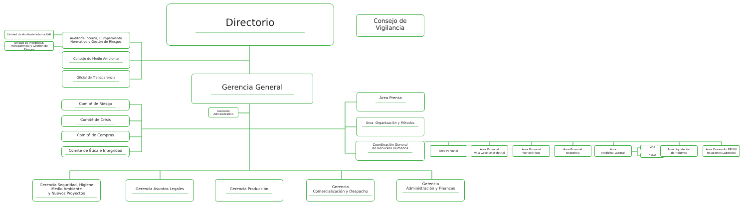Directorio
Consejo de Vigilancia
Unidad de Auditoría Interna UAI
Unidad de Integridad,
Transparencia y Gestión de Riesgos
Auditoría Interna, Cumplimiento
Normativo y Gestón de Riesgos
Consejo de Medio Ambiente
Oficial de Transparencia
Gerencia General
Asistente
Administrativo
Comité de Riesgo
Comité de Crisis
Comité de Compras
Comité de Ética e Integridad
Área Prensa
Área Organización y Métodos
Coordinación General
de Recursos Humanos
Área Personal
Área Personal
Villa Gesell/Mar de Ajó
Área Personal
Mar del Plata
Área Personal
Necochea
Área
Medicina Laboral
MDP
NECO
Área Liquidación
de Haberes
Área Desarrollo RRHH/
Relaciones Laborales
Gerencia Seguridad, Higiene
Medio Ambiente
y Nuevos Proyectos
Gerencia Asuntos Legales
Gerencia Producción
Gerencia
Comercialización y Despacho
Gerencia
Administración y Finanzas